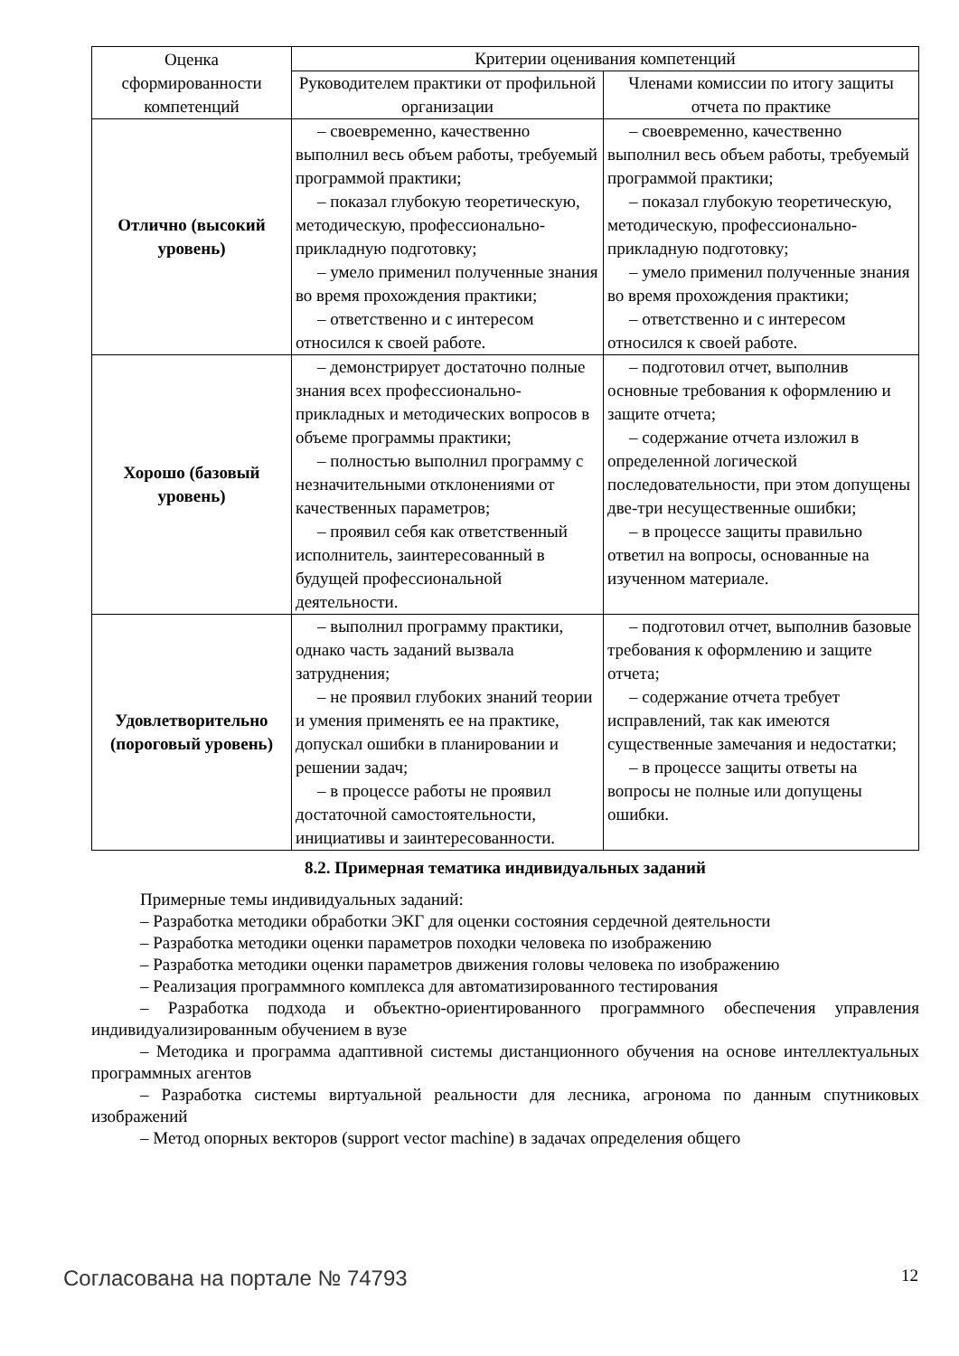| Оценка сформированности компетенций | Критерии оценивания компетенций | |
| --- | --- | --- |
| | Руководителем практики от профильной организации | Членами комиссии по итогу защиты отчета по практике |
| Отлично (высокий уровень) | – своевременно, качественно выполнил весь объем работы, требуемый программой практики; – показал глубокую теоретическую, методическую, профессионально-прикладную подготовку; – умело применил полученные знания во время прохождения практики; – ответственно и с интересом относился к своей работе. | – своевременно, качественно выполнил весь объем работы, требуемый программой практики; – показал глубокую теоретическую, методическую, профессионально-прикладную подготовку; – умело применил полученные знания во время прохождения практики; – ответственно и с интересом относился к своей работе. |
| Хорошо (базовый уровень) | – демонстрирует достаточно полные знания всех профессионально-прикладных и методических вопросов в объеме программы практики; – полностью выполнил программу с незначительными отклонениями от качественных параметров; – проявил себя как ответственный исполнитель, заинтересованный в будущей профессиональной деятельности. | – подготовил отчет, выполнив основные требования к оформлению и защите отчета; – содержание отчета изложил в определенной логической последовательности, при этом допущены две-три несущественные ошибки; – в процессе защиты правильно ответил на вопросы, основанные на изученном материале. |
| Удовлетворительно (пороговый уровень) | – выполнил программу практики, однако часть заданий вызвала затруднения; – не проявил глубоких знаний теории и умения применять ее на практике, допускал ошибки в планировании и решении задач; – в процессе работы не проявил достаточной самостоятельности, инициативы и заинтересованности. | – подготовил отчет, выполнив базовые требования к оформлению и защите отчета; – содержание отчета требует исправлений, так как имеются существенные замечания и недостатки; – в процессе защиты ответы на вопросы не полные или допущены ошибки. |
8.2. Примерная тематика индивидуальных заданий
Примерные темы индивидуальных заданий:
– Разработка методики обработки ЭКГ для оценки состояния сердечной деятельности
– Разработка методики оценки параметров походки человека по изображению
– Разработка методики оценки параметров движения головы человека по изображению
– Реализация программного комплекса для автоматизированного тестирования
– Разработка подхода и объектно-ориентированного программного обеспечения управления индивидуализированным обучением в вузе
– Методика и программа адаптивной системы дистанционного обучения на основе интеллектуальных программных агентов
– Разработка системы виртуальной реальности для лесника, агронома по данным спутниковых изображений
– Метод опорных векторов (support vector machine) в задачах определения общего
Согласована на портале № 74793 12